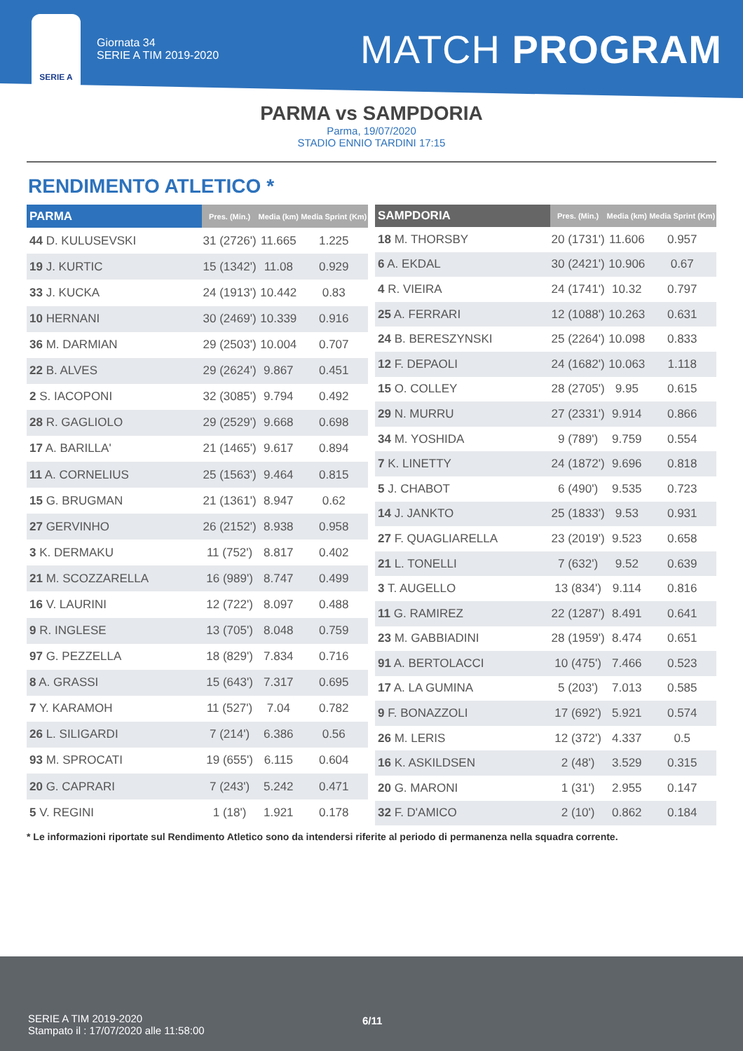SERIE A
Giornata 34
SERIE A TIM 2019-2020
MATCH PROGRAM
PARMA vs SAMPDORIA
Parma, 19/07/2020
STADIO ENNIO TARDINI 17:15
RENDIMENTO ATLETICO *
| PARMA | Pres. (Min.) | Media (km) | Media Sprint (Km) |
| --- | --- | --- | --- |
| 44 D. KULUSEVSKI | 31 (2726') | 11.665 | 1.225 |
| 19 J. KURTIC | 15 (1342') | 11.08 | 0.929 |
| 33 J. KUCKA | 24 (1913') | 10.442 | 0.83 |
| 10 HERNANI | 30 (2469') | 10.339 | 0.916 |
| 36 M. DARMIAN | 29 (2503') | 10.004 | 0.707 |
| 22 B. ALVES | 29 (2624') | 9.867 | 0.451 |
| 2 S. IACOPONI | 32 (3085') | 9.794 | 0.492 |
| 28 R. GAGLIOLO | 29 (2529') | 9.668 | 0.698 |
| 17 A. BARILLA' | 21 (1465') | 9.617 | 0.894 |
| 11 A. CORNELIUS | 25 (1563') | 9.464 | 0.815 |
| 15 G. BRUGMAN | 21 (1361') | 8.947 | 0.62 |
| 27 GERVINHO | 26 (2152') | 8.938 | 0.958 |
| 3 K. DERMAKU | 11 (752') | 8.817 | 0.402 |
| 21 M. SCOZZARELLA | 16 (989') | 8.747 | 0.499 |
| 16 V. LAURINI | 12 (722') | 8.097 | 0.488 |
| 9 R. INGLESE | 13 (705') | 8.048 | 0.759 |
| 97 G. PEZZELLA | 18 (829') | 7.834 | 0.716 |
| 8 A. GRASSI | 15 (643') | 7.317 | 0.695 |
| 7 Y. KARAMOH | 11 (527') | 7.04 | 0.782 |
| 26 L. SILIGARDI | 7 (214') | 6.386 | 0.56 |
| 93 M. SPROCATI | 19 (655') | 6.115 | 0.604 |
| 20 G. CAPRARI | 7 (243') | 5.242 | 0.471 |
| 5 V. REGINI | 1 (18') | 1.921 | 0.178 |
| SAMPDORIA | Pres. (Min.) | Media (km) | Media Sprint (Km) |
| --- | --- | --- | --- |
| 18 M. THORSBY | 20 (1731') | 11.606 | 0.957 |
| 6 A. EKDAL | 30 (2421') | 10.906 | 0.67 |
| 4 R. VIEIRA | 24 (1741') | 10.32 | 0.797 |
| 25 A. FERRARI | 12 (1088') | 10.263 | 0.631 |
| 24 B. BERESZYNSKI | 25 (2264') | 10.098 | 0.833 |
| 12 F. DEPAOLI | 24 (1682') | 10.063 | 1.118 |
| 15 O. COLLEY | 28 (2705') | 9.95 | 0.615 |
| 29 N. MURRU | 27 (2331') | 9.914 | 0.866 |
| 34 M. YOSHIDA | 9 (789') | 9.759 | 0.554 |
| 7 K. LINETTY | 24 (1872') | 9.696 | 0.818 |
| 5 J. CHABOT | 6 (490') | 9.535 | 0.723 |
| 14 J. JANKTO | 25 (1833') | 9.53 | 0.931 |
| 27 F. QUAGLIARELLA | 23 (2019') | 9.523 | 0.658 |
| 21 L. TONELLI | 7 (632') | 9.52 | 0.639 |
| 3 T. AUGELLO | 13 (834') | 9.114 | 0.816 |
| 11 G. RAMIREZ | 22 (1287') | 8.491 | 0.641 |
| 23 M. GABBIADINI | 28 (1959') | 8.474 | 0.651 |
| 91 A. BERTOLACCI | 10 (475') | 7.466 | 0.523 |
| 17 A. LA GUMINA | 5 (203') | 7.013 | 0.585 |
| 9 F. BONAZZOLI | 17 (692') | 5.921 | 0.574 |
| 26 M. LERIS | 12 (372') | 4.337 | 0.5 |
| 16 K. ASKILDSEN | 2 (48') | 3.529 | 0.315 |
| 20 G. MARONI | 1 (31') | 2.955 | 0.147 |
| 32 F. D'AMICO | 2 (10') | 0.862 | 0.184 |
* Le informazioni riportate sul Rendimento Atletico sono da intendersi riferite al periodo di permanenza nella squadra corrente.
SERIE A TIM 2019-2020
Stampato il : 17/07/2020 alle 11:58:00
6/11